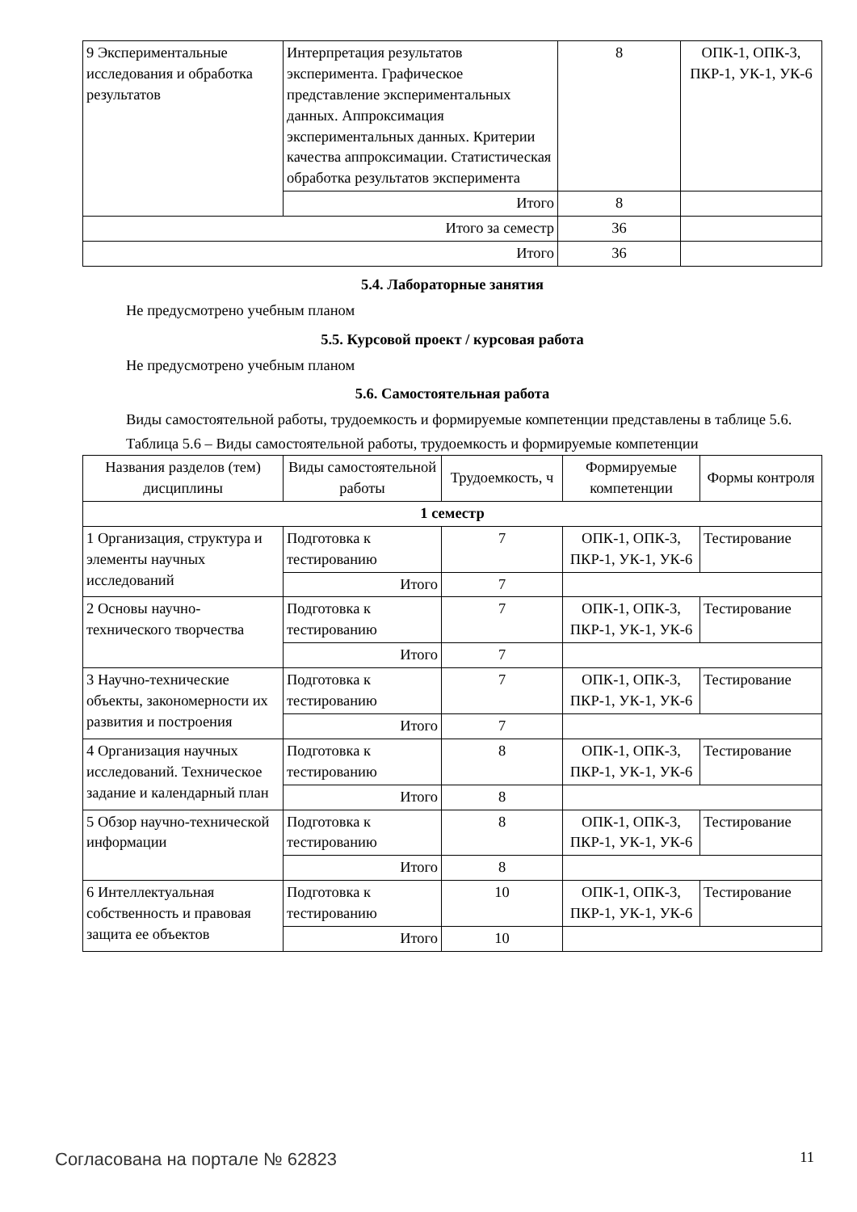| 9 Экспериментальные исследования и обработка результатов | Интерпретация результатов эксперимента. Графическое представление экспериментальных данных. Аппроксимация экспериментальных данных. Критерии качества аппроксимации. Статистическая обработка результатов эксперимента | 8 | ОПК-1, ОПК-3, ПКР-1, УК-1, УК-6 |
| | Итого | 8 | |
| Итого за семестр | | 36 | |
| Итого | | 36 | |
5.4. Лабораторные занятия
Не предусмотрено учебным планом
5.5. Курсовой проект / курсовая работа
Не предусмотрено учебным планом
5.6. Самостоятельная работа
Виды самостоятельной работы, трудоемкость и формируемые компетенции представлены в таблице 5.6.
Таблица 5.6 – Виды самостоятельной работы, трудоемкость и формируемые компетенции
| Названия разделов (тем) дисциплины | Виды самостоятельной работы | Трудоемкость, ч | Формируемые компетенции | Формы контроля |
| --- | --- | --- | --- | --- |
| 1 семестр | | | | |
| 1 Организация, структура и элементы научных исследований | Подготовка к тестированию | 7 | ОПК-1, ОПК-3, ПКР-1, УК-1, УК-6 | Тестирование |
| | Итого | 7 | | |
| 2 Основы научно-технического творчества | Подготовка к тестированию | 7 | ОПК-1, ОПК-3, ПКР-1, УК-1, УК-6 | Тестирование |
| | Итого | 7 | | |
| 3 Научно-технические объекты, закономерности их развития и построения | Подготовка к тестированию | 7 | ОПК-1, ОПК-3, ПКР-1, УК-1, УК-6 | Тестирование |
| | Итого | 7 | | |
| 4 Организация научных исследований. Техническое задание и календарный план | Подготовка к тестированию | 8 | ОПК-1, ОПК-3, ПКР-1, УК-1, УК-6 | Тестирование |
| | Итого | 8 | | |
| 5 Обзор научно-технической информации | Подготовка к тестированию | 8 | ОПК-1, ОПК-3, ПКР-1, УК-1, УК-6 | Тестирование |
| | Итого | 8 | | |
| 6 Интеллектуальная собственность и правовая защита ее объектов | Подготовка к тестированию | 10 | ОПК-1, ОПК-3, ПКР-1, УК-1, УК-6 | Тестирование |
| | Итого | 10 | | |
Согласована на портале № 62823 11